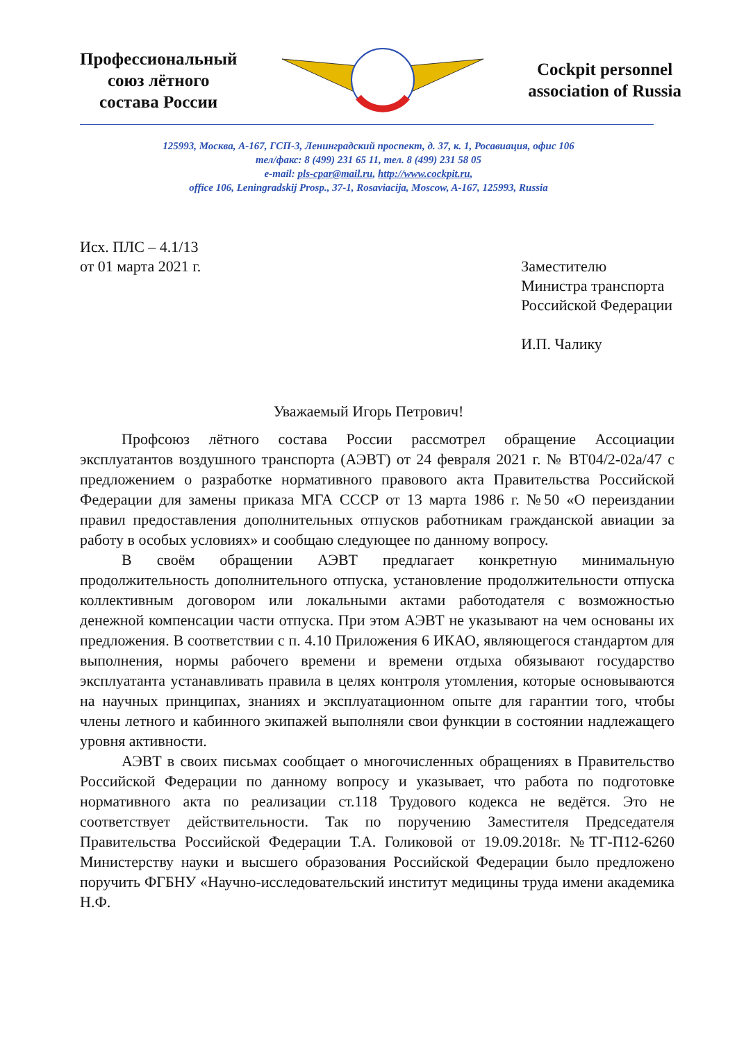Профессиональный
союз лётного
состава России
Cockpit personnel
association of Russia
125993, Москва, А-167, ГСП-3, Ленинградский проспект, д. 37, к. 1, Росавиация, офис 106
тел/факс: 8 (499) 231 65 11, тел. 8 (499) 231 58 05
e-mail: pls-cpar@mail.ru, http://www.cockpit.ru,
office 106, Leningradskij Prosp., 37-1, Rosaviacija, Moscow, A-167, 125993, Russia
Исх. ПЛС – 4.1/13
от 01 марта 2021 г.
Заместителю
Министра транспорта
Российской Федерации
И.П. Чалику
Уважаемый Игорь Петрович!
Профсоюз лётного состава России рассмотрел обращение Ассоциации эксплуатантов воздушного транспорта (АЭВТ) от 24 февраля 2021 г. № ВТ04/2-02а/47 с предложением о разработке нормативного правового акта Правительства Российской Федерации для замены приказа МГА СССР от 13 марта 1986 г. №50 «О переиздании правил предоставления дополнительных отпусков работникам гражданской авиации за работу в особых условиях» и сообщаю следующее по данному вопросу.
В своём обращении АЭВТ предлагает конкретную минимальную продолжительность дополнительного отпуска, установление продолжительности отпуска коллективным договором или локальными актами работодателя с возможностью денежной компенсации части отпуска. При этом АЭВТ не указывают на чем основаны их предложения. В соответствии с п. 4.10 Приложения 6 ИКАО, являющегося стандартом для выполнения, нормы рабочего времени и времени отдыха обязывают государство эксплуатанта устанавливать правила в целях контроля утомления, которые основываются на научных принципах, знаниях и эксплуатационном опыте для гарантии того, чтобы члены летного и кабинного экипажей выполняли свои функции в состоянии надлежащего уровня активности.
АЭВТ в своих письмах сообщает о многочисленных обращениях в Правительство Российской Федерации по данному вопросу и указывает, что работа по подготовке нормативного акта по реализации ст.118 Трудового кодекса не ведётся. Это не соответствует действительности. Так по поручению Заместителя Председателя Правительства Российской Федерации Т.А. Голиковой от 19.09.2018г. №ТГ-П12-6260 Министерству науки и высшего образования Российской Федерации было предложено поручить ФГБНУ «Научно-исследовательский институт медицины труда имени академика Н.Ф.